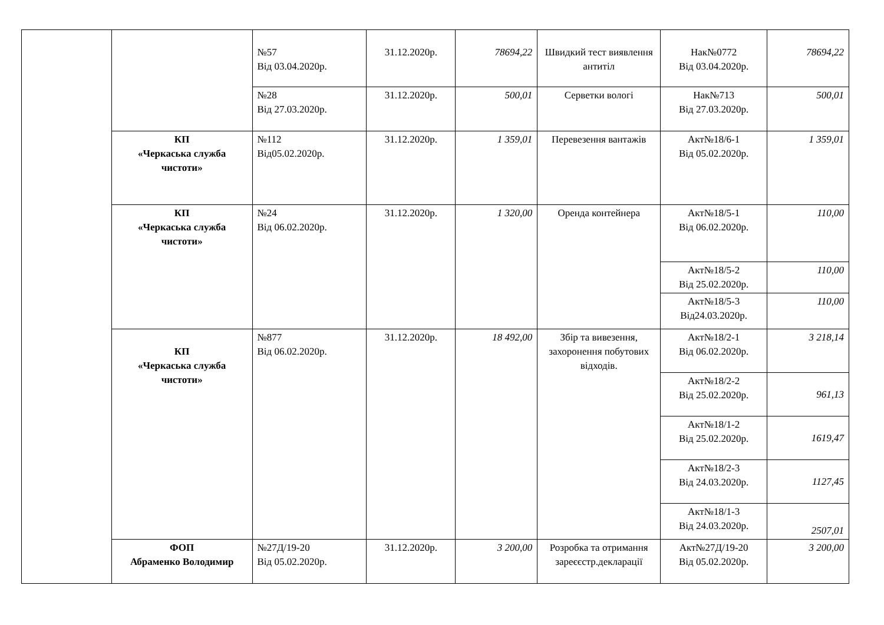| | | №57 Від 03.04.2020р. | 31.12.2020р. | 78694,22 | Швидкий тест виявлення антитіл | Нак№0772 Від 03.04.2020р. | 78694,22 |
| | | №28 Від 27.03.2020р. | 31.12.2020р. | 500,01 | Серветки вологі | Нак№713 Від 27.03.2020р. | 500,01 |
| | КП «Черкаська служба чистоти» | №112 Від05.02.2020р. | 31.12.2020р. | 1 359,01 | Перевезення вантажів | Акт№18/6-1 Від 05.02.2020р. | 1 359,01 |
| | КП «Черкаська служба чистоти» | №24 Від 06.02.2020р. | 31.12.2020р. | 1 320,00 | Оренда контейнера | Акт№18/5-1 Від 06.02.2020р. | 110,00 |
| | | | | | | Акт№18/5-2 Від 25.02.2020р. | 110,00 |
| | | | | | | Акт№18/5-3 Від24.03.2020р. | 110,00 |
| | КП «Черкаська служба чистоти» | №877 Від 06.02.2020р. | 31.12.2020р. | 18 492,00 | Збір та вивезення, захоронення побутових відходів. | Акт№18/2-1 Від 06.02.2020р. | 3 218,14 |
| | | | | | | Акт№18/2-2 Від 25.02.2020р. | 961,13 |
| | | | | | | Акт№18/1-2 Від 25.02.2020р. | 1619,47 |
| | | | | | | Акт№18/2-3 Від 24.03.2020р. | 1127,45 |
| | | | | | | Акт№18/1-3 Від 24.03.2020р. | 2507,01 |
| | ФОП Абраменко Володимир | №27Д/19-20 Від 05.02.2020р. | 31.12.2020р. | 3 200,00 | Розробка та отримання зареєєстр.декларації | Акт№27Д/19-20 Від 05.02.2020р. | 3 200,00 |